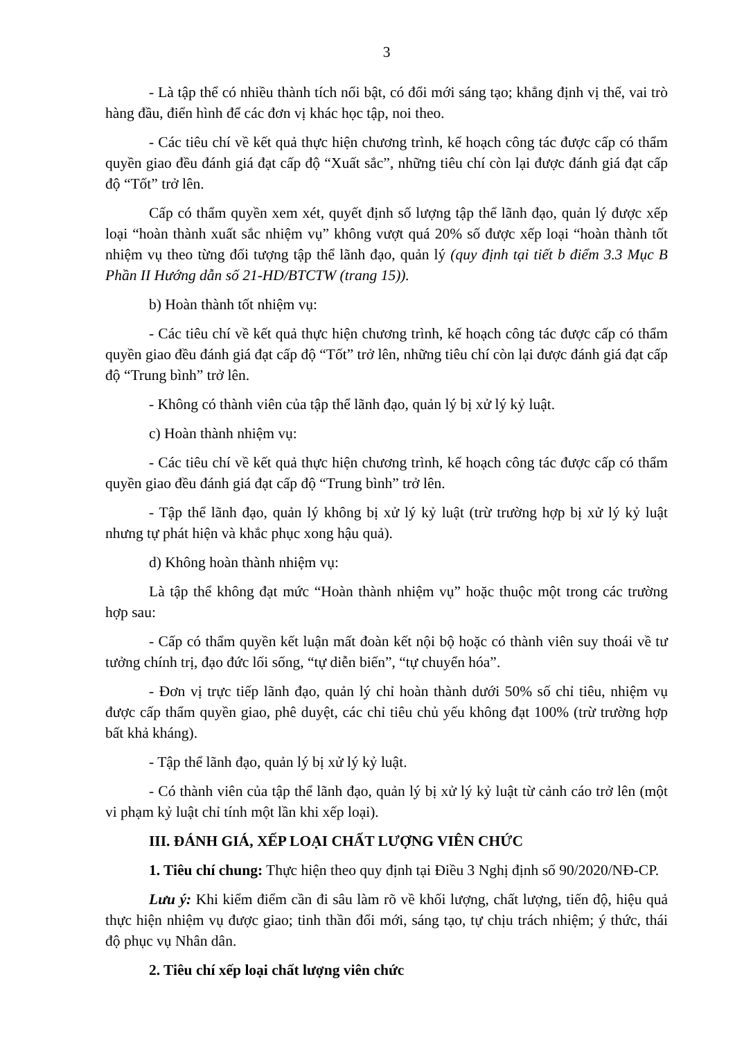3
- Là tập thể có nhiều thành tích nổi bật, có đổi mới sáng tạo; khẳng định vị thế, vai trò hàng đầu, điển hình để các đơn vị khác học tập, noi theo.
- Các tiêu chí về kết quả thực hiện chương trình, kế hoạch công tác được cấp có thẩm quyền giao đều đánh giá đạt cấp độ “Xuất sắc”, những tiêu chí còn lại được đánh giá đạt cấp độ “Tốt” trở lên.
Cấp có thẩm quyền xem xét, quyết định số lượng tập thể lãnh đạo, quản lý được xếp loại “hoàn thành xuất sắc nhiệm vụ” không vượt quá 20% số được xếp loại “hoàn thành tốt nhiệm vụ theo từng đối tượng tập thể lãnh đạo, quản lý (quy định tại tiết b điểm 3.3 Mục B Phần II Hướng dẫn số 21-HD/BTCTW (trang 15)).
b) Hoàn thành tốt nhiệm vụ:
- Các tiêu chí về kết quả thực hiện chương trình, kế hoạch công tác được cấp có thẩm quyền giao đều đánh giá đạt cấp độ “Tốt” trở lên, những tiêu chí còn lại được đánh giá đạt cấp độ “Trung bình” trở lên.
- Không có thành viên của tập thể lãnh đạo, quản lý bị xử lý kỷ luật.
c) Hoàn thành nhiệm vụ:
- Các tiêu chí về kết quả thực hiện chương trình, kế hoạch công tác được cấp có thẩm quyền giao đều đánh giá đạt cấp độ “Trung bình” trở lên.
- Tập thể lãnh đạo, quản lý không bị xử lý kỷ luật (trừ trường hợp bị xử lý kỷ luật nhưng tự phát hiện và khắc phục xong hậu quả).
d) Không hoàn thành nhiệm vụ:
Là tập thể không đạt mức “Hoàn thành nhiệm vụ” hoặc thuộc một trong các trường hợp sau:
- Cấp có thẩm quyền kết luận mất đoàn kết nội bộ hoặc có thành viên suy thoái về tư tưởng chính trị, đạo đức lối sống, “tự diễn biến”, “tự chuyển hóa”.
- Đơn vị trực tiếp lãnh đạo, quản lý chỉ hoàn thành dưới 50% số chỉ tiêu, nhiệm vụ được cấp thẩm quyền giao, phê duyệt, các chỉ tiêu chủ yếu không đạt 100% (trừ trường hợp bất khả kháng).
- Tập thể lãnh đạo, quản lý bị xử lý kỷ luật.
- Có thành viên của tập thể lãnh đạo, quản lý bị xử lý kỷ luật từ cảnh cáo trở lên (một vi phạm kỷ luật chỉ tính một lần khi xếp loại).
III. ĐÁNH GIÁ, XẾP LOẠI CHẤT LƯỢNG VIÊN CHỨC
1. Tiêu chí chung: Thực hiện theo quy định tại Điều 3 Nghị định số 90/2020/NĐ-CP.
Lưu ý: Khi kiểm điểm cần đi sâu làm rõ về khối lượng, chất lượng, tiến độ, hiệu quả thực hiện nhiệm vụ được giao; tinh thần đổi mới, sáng tạo, tự chịu trách nhiệm; ý thức, thái độ phục vụ Nhân dân.
2. Tiêu chí xếp loại chất lượng viên chức